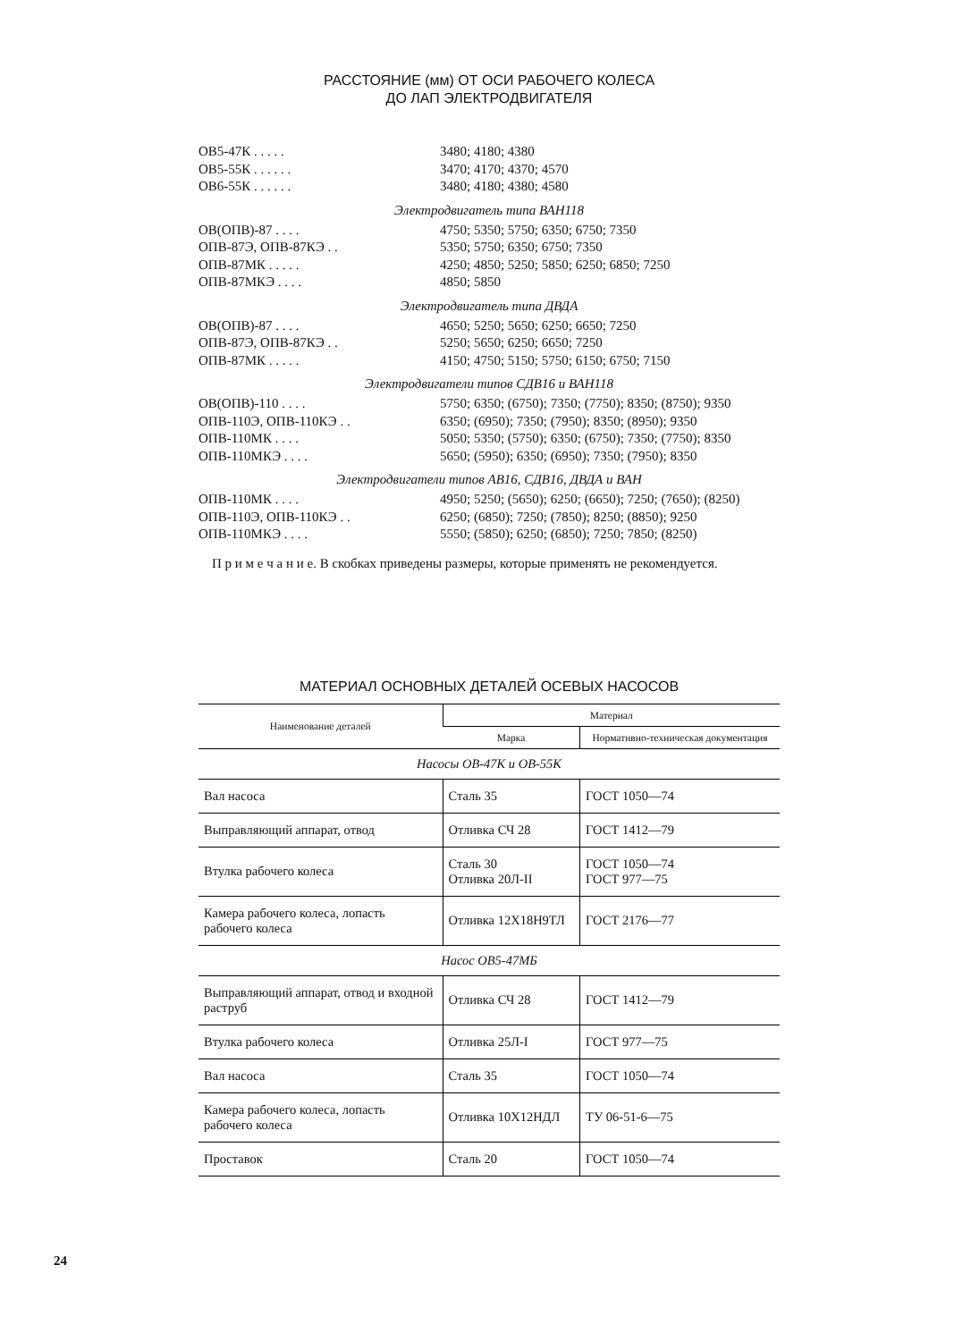РАССТОЯНИЕ (мм) ОТ ОСИ РАБОЧЕГО КОЛЕСА
ДО ЛАП ЭЛЕКТРОДВИГАТЕЛЯ
ОВ5-47К . . . . . 3480; 4180; 4380
ОВ5-55К . . . . . . 3470; 4170; 4370; 4570
ОВ6-55К . . . . . . 3480; 4180; 4380; 4580
Электродвигатель типа ВАН118
ОВ(ОПВ)-87 . . . . 4750; 5350; 5750; 6350; 6750; 7350
ОПВ-87Э, ОПВ-87КЭ . . 5350; 5750; 6350; 6750; 7350
ОПВ-87МК . . . . . 4250; 4850; 5250; 5850; 6250; 6850; 7250
ОПВ-87МКЭ . . . . 4850; 5850
Электродвигатель типа ДВДА
ОВ(ОПВ)-87 . . . . 4650; 5250; 5650; 6250; 6650; 7250
ОПВ-87Э, ОПВ-87КЭ . . 5250; 5650; 6250; 6650; 7250
ОПВ-87МК . . . . . 4150; 4750; 5150; 5750; 6150; 6750; 7150
Электродвигатели типов СДВ16 и ВАН118
ОВ(ОПВ)-110 . . . . 5750; 6350; (6750); 7350; (7750); 8350; (8750); 9350
ОПВ-110Э, ОПВ-110КЭ . . 6350; (6950); 7350; (7950); 8350; (8950); 9350
ОПВ-110МК . . . . 5050; 5350; (5750); 6350; (6750); 7350; (7750); 8350
ОПВ-110МКЭ . . . . 5650; (5950); 6350; (6950); 7350; (7950); 8350
Электродвигатели типов АВ16, СДВ16, ДВДА и ВАН
ОПВ-110МК . . . . 4950; 5250; (5650); 6250; (6650); 7250; (7650); (8250)
ОПВ-110Э, ОПВ-110КЭ . . 6250; (6850); 7250; (7850); 8250; (8850); 9250
ОПВ-110МКЭ . . . . 5550; (5850); 6250; (6850); 7250; 7850; (8250)
П р и м е ч а н и е. В скобках приведены размеры, которые применять не рекомендуется.
МАТЕРИАЛ ОСНОВНЫХ ДЕТАЛЕЙ ОСЕВЫХ НАСОСОВ
| Наименование деталей | Материал | |
| --- | --- | --- |
| | Марка | Нормативно-техническая документация |
| Насосы ОВ-47К и ОВ-55К | | |
| Вал насоса | Сталь 35 | ГОСТ 1050—74 |
| Выправляющий аппарат, отвод | Отливка СЧ 28 | ГОСТ 1412—79 |
| Втулка рабочего колеса | Сталь 30 Отливка 20Л-II | ГОСТ 1050—74 ГОСТ 977—75 |
| Камера рабочего колеса, лопасть рабочего колеса | Отливка 12Х18Н9ТЛ | ГОСТ 2176—77 |
| Насос ОВ5-47МБ | | |
| Выправляющий аппарат, отвод и входной раструб | Отливка СЧ 28 | ГОСТ 1412—79 |
| Втулка рабочего колеса | Отливка 25Л-I | ГОСТ 977—75 |
| Вал насоса | Сталь 35 | ГОСТ 1050—74 |
| Камера рабочего колеса, лопасть рабочего колеса | Отливка 10Х12НДЛ | ТУ 06-51-6—75 |
| Проставок | Сталь 20 | ГОСТ 1050—74 |
24